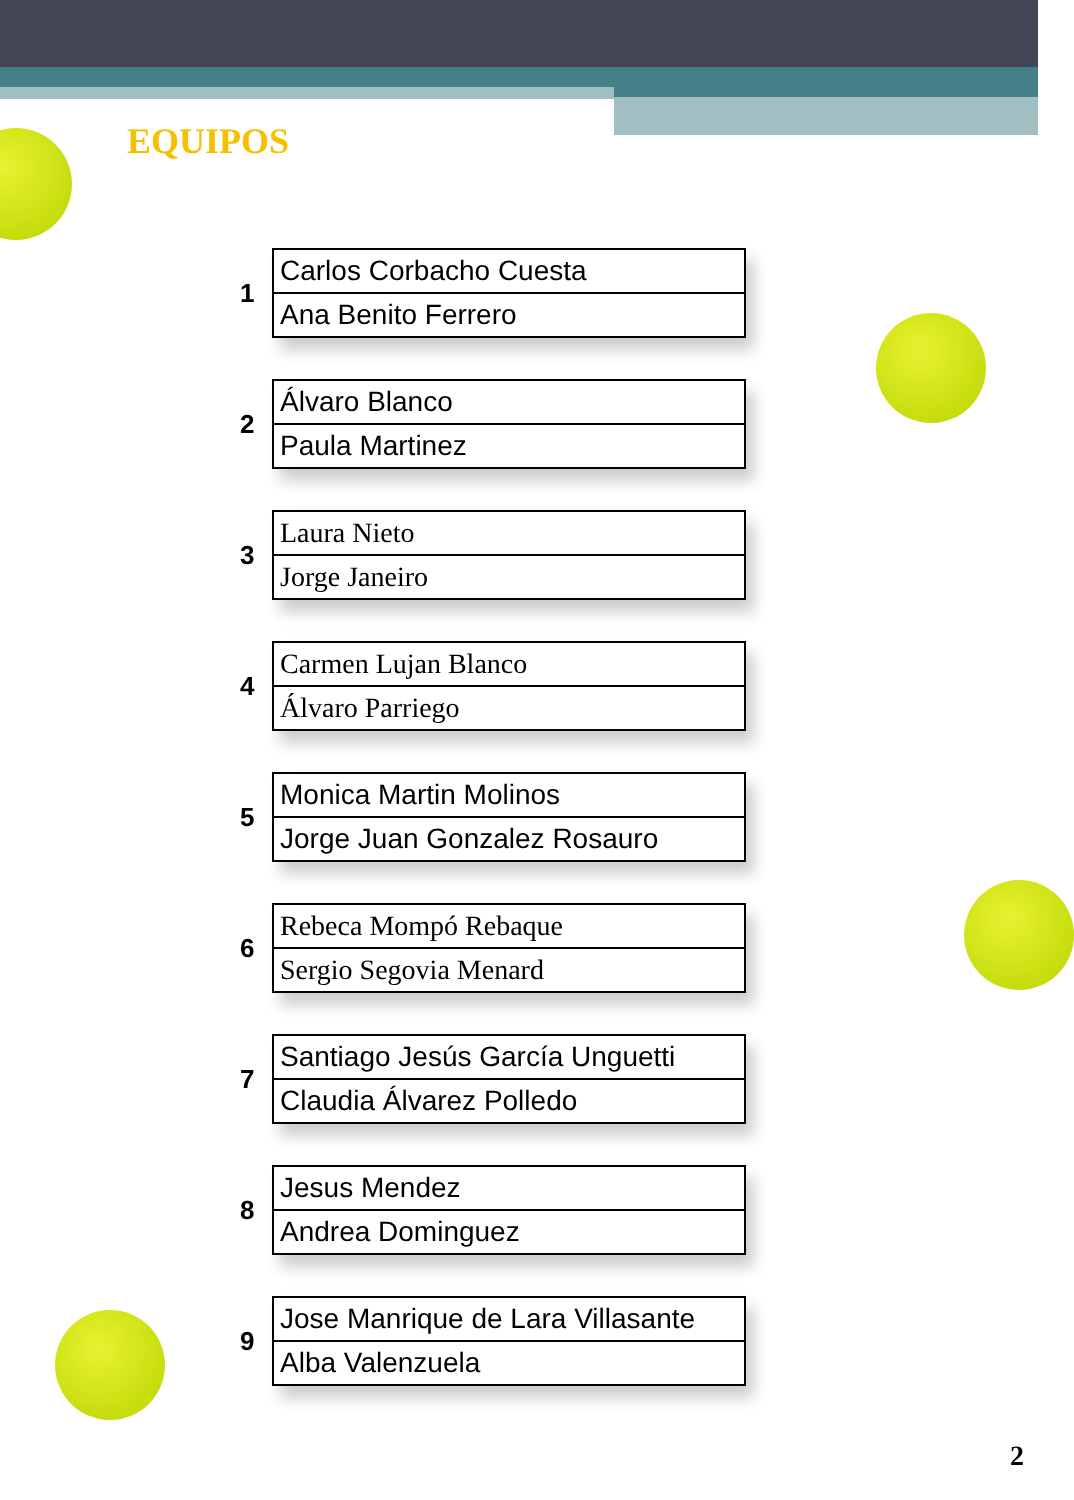EQUIPOS
1
| Carlos Corbacho Cuesta |
| Ana Benito Ferrero |
2
| Álvaro Blanco |
| Paula Martinez |
3
| Laura Nieto |
| Jorge Janeiro |
4
| Carmen Lujan Blanco |
| Álvaro Parriego |
5
| Monica Martin Molinos |
| Jorge Juan Gonzalez Rosauro |
6
| Rebeca Mompó Rebaque |
| Sergio Segovia Menard |
7
| Santiago Jesús García Unguetti |
| Claudia Álvarez Polledo |
8
| Jesus Mendez |
| Andrea Dominguez |
9
| Jose Manrique de Lara Villasante |
| Alba Valenzuela |
2